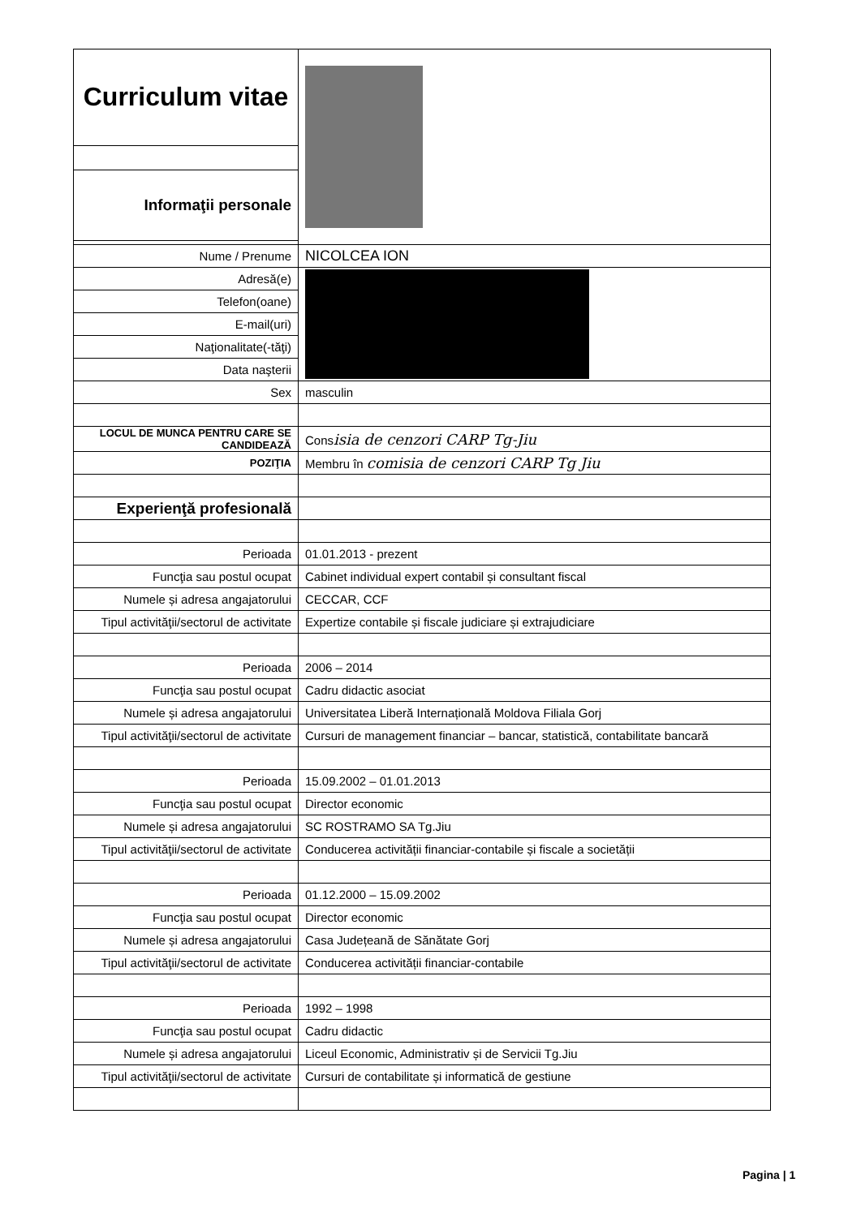| Curriculum vitae | |
| Informaţii personale | |
| Nume / Prenume | NICOLCEA ION |
| Adresă(e) | |
| Telefon(oane) | |
| E-mail(uri) | |
| Naţionalitate(-tăţi) | |
| Data naşterii | |
| Sex | masculin |
| LOCUL DE MUNCA PENTRU CARE SE CANDIDEAZĂ | Cons isia de cenzori CARP Tg-Jiu |
| POZIŢIA | Membru în comisia de cenzori CARP Tg Jiu |
| Experienţă profesională | |
| Perioada | 01.01.2013 - prezent |
| Funcţia sau postul ocupat | Cabinet individual expert contabil și consultant fiscal |
| Numele și adresa angajatorului | CECCAR, CCF |
| Tipul activităţii/sectorul de activitate | Expertize contabile și fiscale judiciare și extrajudiciare |
| Perioada | 2006 – 2014 |
| Funcţia sau postul ocupat | Cadru didactic asociat |
| Numele și adresa angajatorului | Universitatea Liberă Internațională Moldova Filiala Gorj |
| Tipul activităţii/sectorul de activitate | Cursuri de management financiar – bancar, statistică, contabilitate bancară |
| Perioada | 15.09.2002 – 01.01.2013 |
| Funcţia sau postul ocupat | Director economic |
| Numele și adresa angajatorului | SC ROSTRAMO SA Tg.Jiu |
| Tipul activităţii/sectorul de activitate | Conducerea activității financiar-contabile și fiscale a societății |
| Perioada | 01.12.2000 – 15.09.2002 |
| Funcţia sau postul ocupat | Director economic |
| Numele și adresa angajatorului | Casa Județeană de Sănătate Gorj |
| Tipul activităţii/sectorul de activitate | Conducerea activității financiar-contabile |
| Perioada | 1992 – 1998 |
| Funcţia sau postul ocupat | Cadru didactic |
| Numele și adresa angajatorului | Liceul Economic, Administrativ și de Servicii Tg.Jiu |
| Tipul activităţii/sectorul de activitate | Cursuri de contabilitate și informatică de gestiune |
Pagina | 1